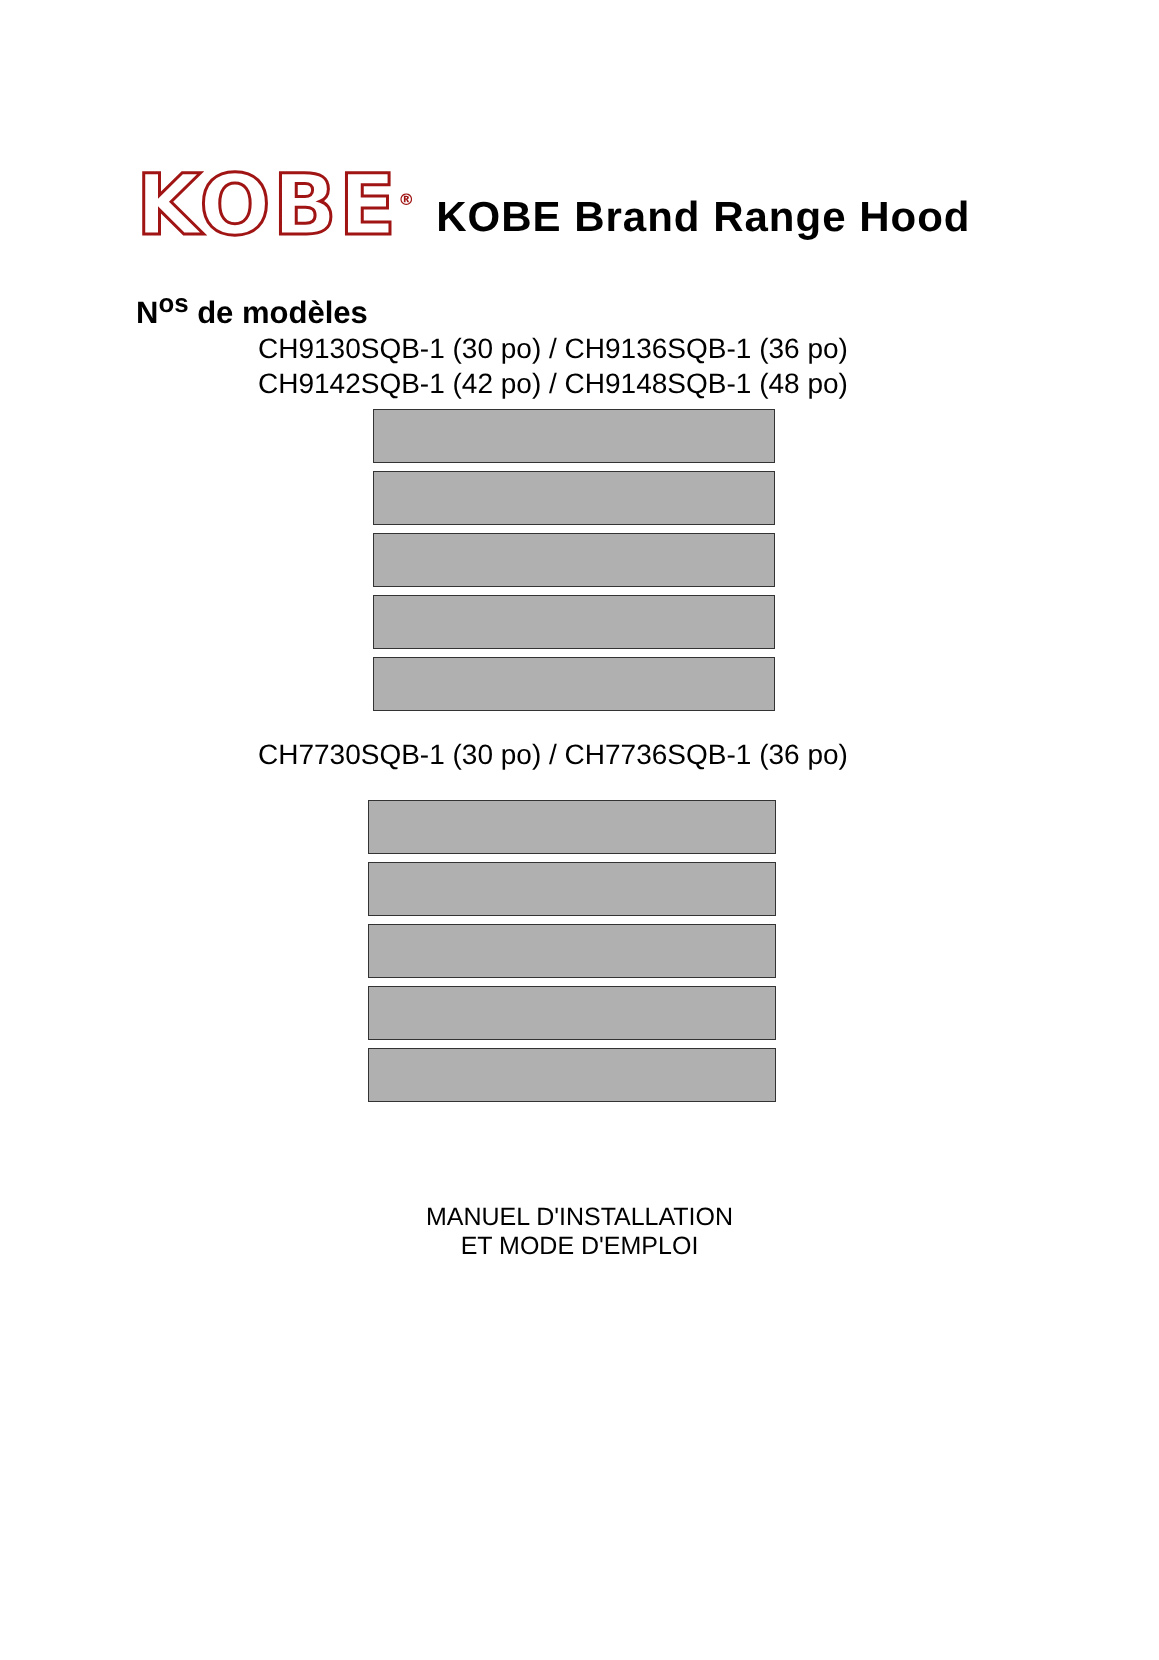KOBE<sup>®</sup>
KOBE Brand Range Hood
N<sup>os</sup> de modèles
CH9130SQB-1 (30 po) / CH9136SQB-1 (36 po)
CH9142SQB-1 (42 po) / CH9148SQB-1 (48 po)
CH7730SQB-1 (30 po) / CH7736SQB-1 (36 po)
MANUEL D'INSTALLATION
ET MODE D'EMPLOI